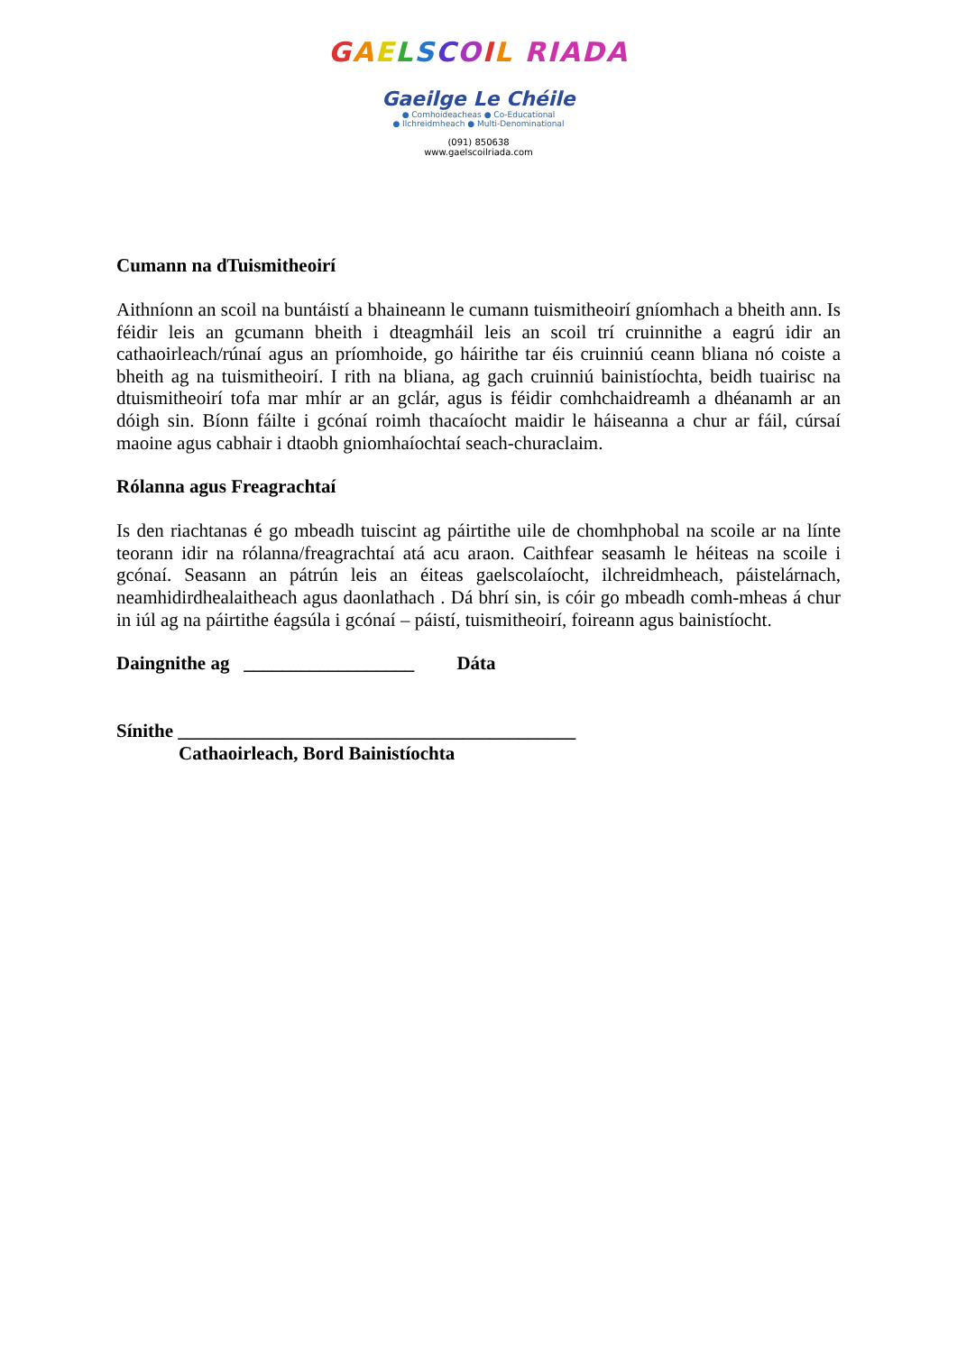GAELSCOIL RIADA
Gaeilge Le Chéile
● Comhoideacheas ● Co-Educational
● Ilchreidmheach ● Multi-Denominational
(091) 850638
www.gaelscoilriada.com
Cumann na dTuismitheoirí
Aithníonn an scoil na buntáistí a bhaineann le cumann tuismitheoirí gníomhach a bheith ann. Is féidir leis an gcumann bheith i dteagmháil leis an scoil trí cruinnithe a eagrú idir an cathaoirleach/rúnaí agus an príomhoide, go háirithe tar éis cruinniú ceann bliana nó coiste a bheith ag na tuismitheoirí. I rith na bliana, ag gach cruinniú bainistíochta, beidh tuairisc na dtuismitheoirí tofa mar mhír ar an gclár, agus is féidir comhchaidreamh a dhéanamh ar an dóigh sin. Bíonn fáilte i gcónaí roimh thacaíocht maidir le háiseanna a chur ar fáil, cúrsaí maoine agus cabhair i dtaobh gniomhaíochtaí seach-churaclaim.
Rólanna agus Freagrachtaí
Is den riachtanas é go mbeadh tuiscint ag páirtithe uile de chomhphobal na scoile ar na línte teorann idir na rólanna/freagrachtaí atá acu araon. Caithfear seasamh le héiteas na scoile i gcónaí. Seasann an pátrún leis an éiteas gaelscolaíocht, ilchreidmheach, páistelárnach, neamhidirdhealaitheach agus daonlathach . Dá bhrí sin, is cóir go mbeadh comh-mheas á chur in iúl ag na páirtithe éagsúla i gcónaí – páistí, tuismitheoirí, foireann agus bainistíocht.
Daingnithe ag __________________ Dáta
Sínithe __________________________________________
Cathaoirleach, Bord Bainistíochta